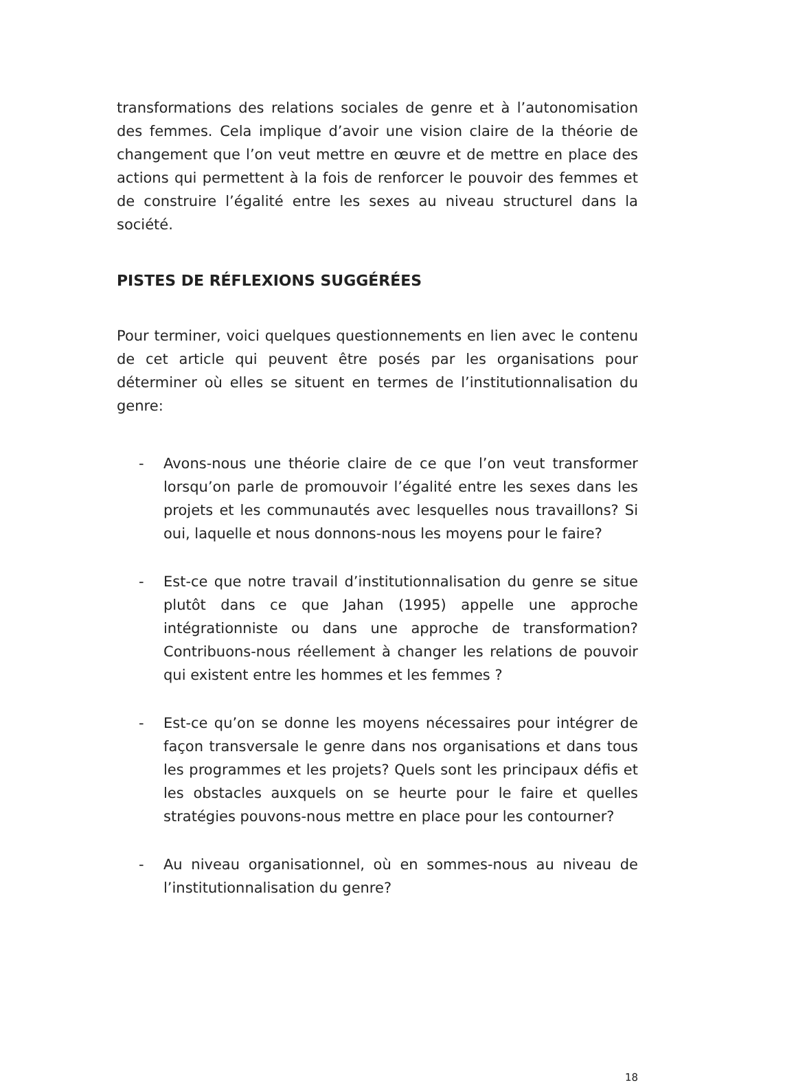transformations des relations sociales de genre et à l’autonomisation des femmes. Cela implique d’avoir une vision claire de la théorie de changement que l’on veut mettre en œuvre et de mettre en place des actions qui permettent à la fois de renforcer le pouvoir des femmes et de construire l’égalité entre les sexes au niveau structurel dans la société.
PISTES DE RÉFLEXIONS SUGGÉRÉES
Pour terminer, voici quelques questionnements en lien avec le contenu de cet article qui peuvent être posés par les organisations pour déterminer où elles se situent en termes de l’institutionnalisation du genre:
- Avons-nous une théorie claire de ce que l’on veut transformer lorsqu’on parle de promouvoir l’égalité entre les sexes dans les projets et les communautés avec lesquelles nous travaillons? Si oui, laquelle et nous donnons-nous les moyens pour le faire?
- Est-ce que notre travail d’institutionnalisation du genre se situe plutôt dans ce que Jahan (1995) appelle une approche intégrationniste ou dans une approche de transformation? Contribuons-nous réellement à changer les relations de pouvoir qui existent entre les hommes et les femmes ?
- Est-ce qu’on se donne les moyens nécessaires pour intégrer de façon transversale le genre dans nos organisations et dans tous les programmes et les projets? Quels sont les principaux défis et les obstacles auxquels on se heurte pour le faire et quelles stratégies pouvons-nous mettre en place pour les contourner?
- Au niveau organisationnel, où en sommes-nous au niveau de l’institutionnalisation du genre?
18